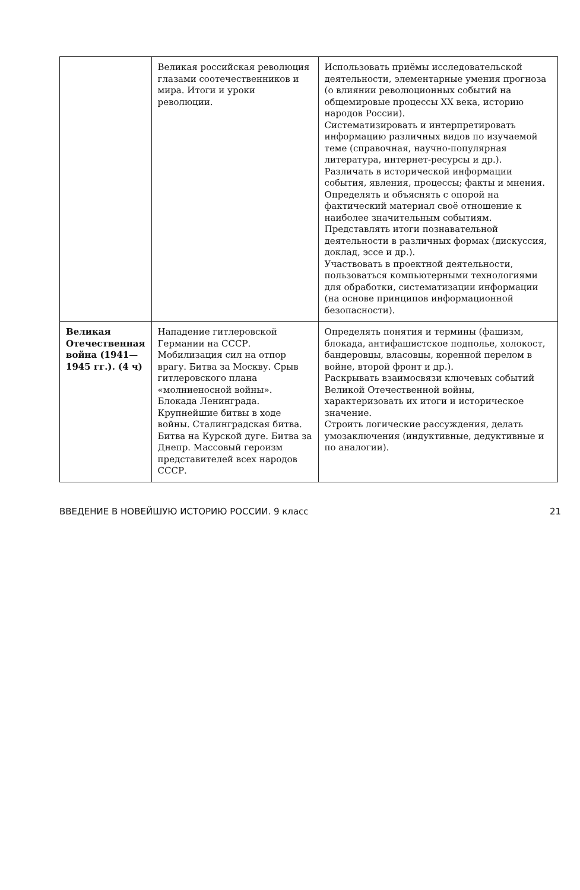| | Великая российская революция глазами соотечественников и мира. Итоги и уроки революции. | Использовать приёмы исследовательской деятельности, элементарные умения прогноза (о влиянии революционных событий на общемировые процессы XX века, историю народов России). Систематизировать и интерпретировать информацию различных видов по изучаемой теме (справочная, научно-популярная литература, интернет-ресурсы и др.). Различать в исторической информации события, явления, процессы; факты и мнения. Определять и объяснять с опорой на фактический материал своё отношение к наиболее значительным событиям. Представлять итоги познавательной деятельности в различных формах (дискуссия, доклад, эссе и др.). Участвовать в проектной деятельности, пользоваться компьютерными технологиями для обработки, систематизации информации (на основе принципов информационной безопасности). |
| Великая Отечественная война (1941—1945 гг.). (4 ч) | Нападение гитлеровской Германии на СССР. Мобилизация сил на отпор врагу. Битва за Москву. Срыв гитлеровского плана «молниеносной войны». Блокада Ленинграда. Крупнейшие битвы в ходе войны. Сталинградская битва. Битва на Курской дуге. Битва за Днепр. Массовый героизм представителей всех народов СССР. | Определять понятия и термины (фашизм, блокада, антифашистское подполье, холокост, бандеровцы, власовцы, коренной перелом в войне, второй фронт и др.). Раскрывать взаимосвязи ключевых событий Великой Отечественной войны, характеризовать их итоги и историческое значение. Строить логические рассуждения, делать умозаключения (индуктивные, дедуктивные и по аналогии). |
ВВЕДЕНИЕ В НОВЕЙШУЮ ИСТОРИЮ РОССИИ. 9 класс 21